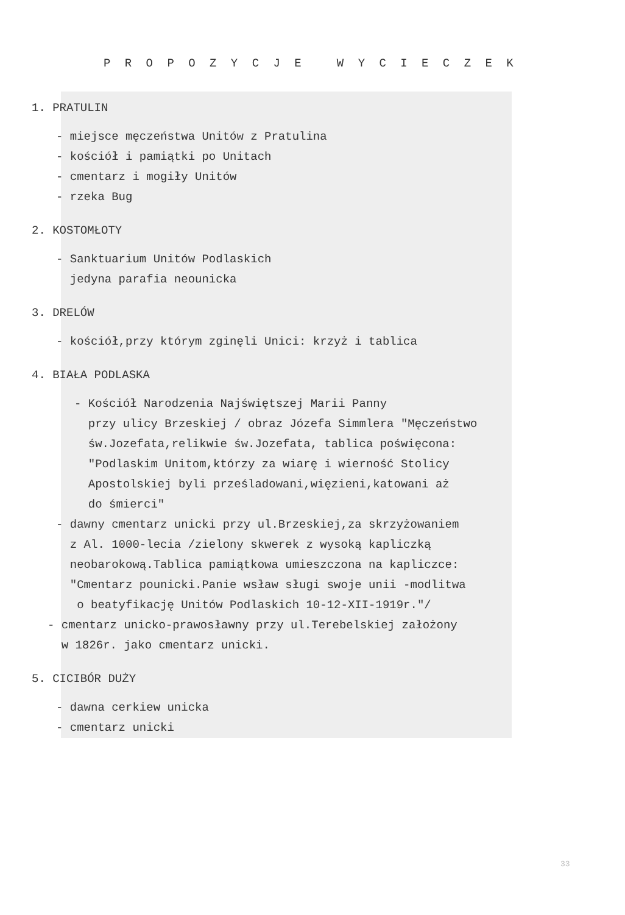P R O P O Z Y C J E W Y C I E C Z E K
1. PRATULIN
- miejsce męczeństwa Unitów z Pratulina
- kościół i pamiątki po Unitach
- cmentarz i mogiły Unitów
- rzeka Bug
2. KOSTOMŁOTY
- Sanktuarium Unitów Podlaskich
jedyna parafia neounicka
3. DRELÓW
- kościół,przy którym zginęli Unici: krzyż i tablica
4. BIAŁA PODLASKA
- Kościół Narodzenia Najświętszej Marii Panny
przy ulicy Brzeskiej / obraz Józefa Simmlera "Męczeństwo
św.Jozefata,relikwie św.Jozefata, tablica poświęcona:
"Podlaskim Unitom,którzy za wiarę i wierność Stolicy
Apostolskiej byli prześladowani,więzieni,katowani aż
do śmierci"
- dawny cmentarz unicki przy ul.Brzeskiej,za skrzyżowaniem
z Al. 1000-lecia /zielony skwerek z wysoką kapliczką
neobarokową.Tablica pamiątkowa umieszczona na kapliczce:
"Cmentarz pounicki.Panie wsław sługi swoje unii -modlitwa
o beatyfikację Unitów Podlaskich 10-12-XII-1919r."/
- cmentarz unicko-prawosławny przy ul.Terebelskiej założony
w 1826r. jako cmentarz unicki.
5. CICIBÓR DUŻY
- dawna cerkiew unicka
- cmentarz unicki
33